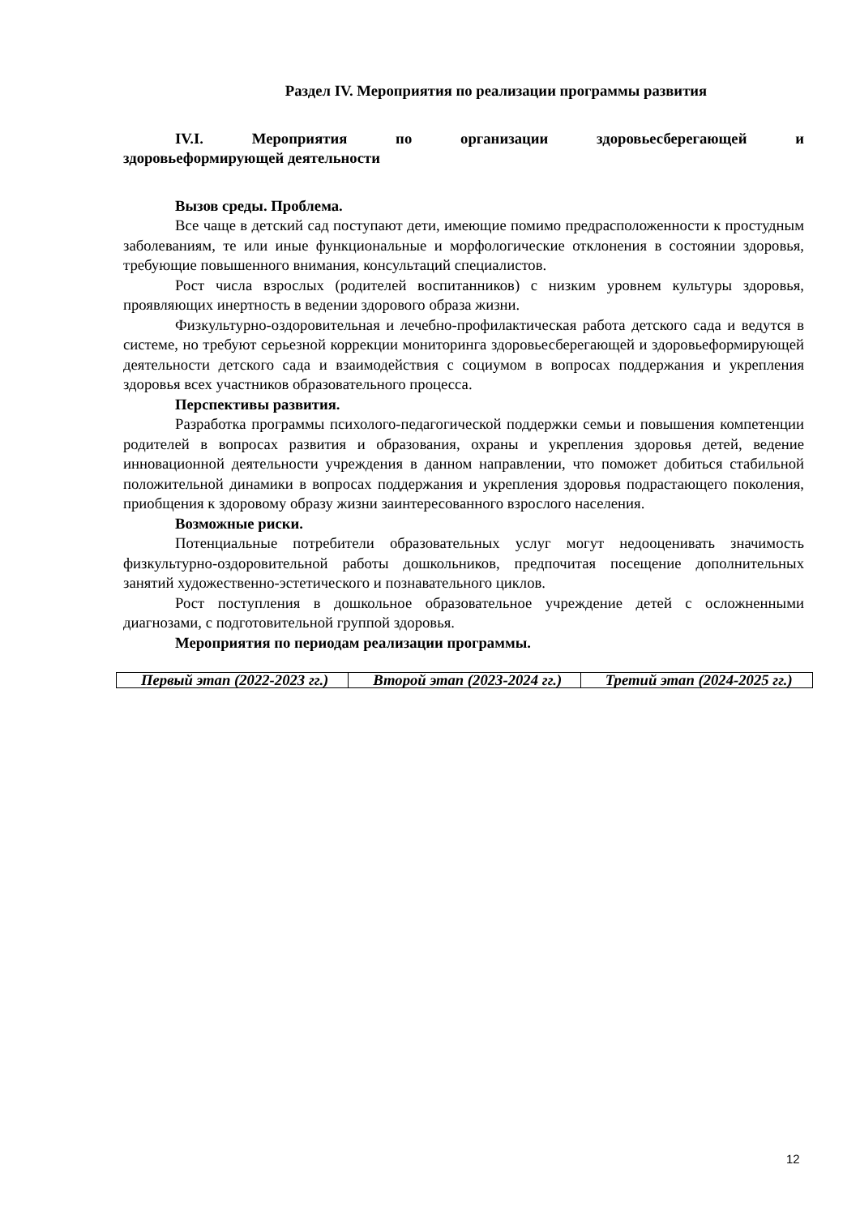Раздел IV. Мероприятия по реализации программы развития
IV.I. Мероприятия по организации здоровьесберегающей и
здоровьеформирующей деятельности
Вызов среды. Проблема.
Все чаще в детский сад поступают дети, имеющие помимо предрасположенности к простудным заболеваниям, те или иные функциональные и морфологические отклонения в состоянии здоровья, требующие повышенного внимания, консультаций специалистов.
Рост числа взрослых (родителей воспитанников) с низким уровнем культуры здоровья, проявляющих инертность в ведении здорового образа жизни.
Физкультурно-оздоровительная и лечебно-профилактическая работа детского сада и ведутся в системе, но требуют серьезной коррекции мониторинга здоровьесберегающей и здоровьеформирующей деятельности детского сада и взаимодействия с социумом в вопросах поддержания и укрепления здоровья всех участников образовательного процесса.
Перспективы развития.
Разработка программы психолого-педагогической поддержки семьи и повышения компетенции родителей в вопросах развития и образования, охраны и укрепления здоровья детей, ведение инновационной деятельности учреждения в данном направлении, что поможет добиться стабильной положительной динамики в вопросах поддержания и укрепления здоровья подрастающего поколения, приобщения к здоровому образу жизни заинтересованного взрослого населения.
Возможные риски.
Потенциальные потребители образовательных услуг могут недооценивать значимость физкультурно-оздоровительной работы дошкольников, предпочитая посещение дополнительных занятий художественно-эстетического и познавательного циклов.
Рост поступления в дошкольное образовательное учреждение детей с осложненными диагнозами, с подготовительной группой здоровья.
Мероприятия по периодам реализации программы.
| Первый этап (2022-2023 гг.) | Второй этап (2023-2024 гг.) | Третий этап (2024-2025 гг.) |
12